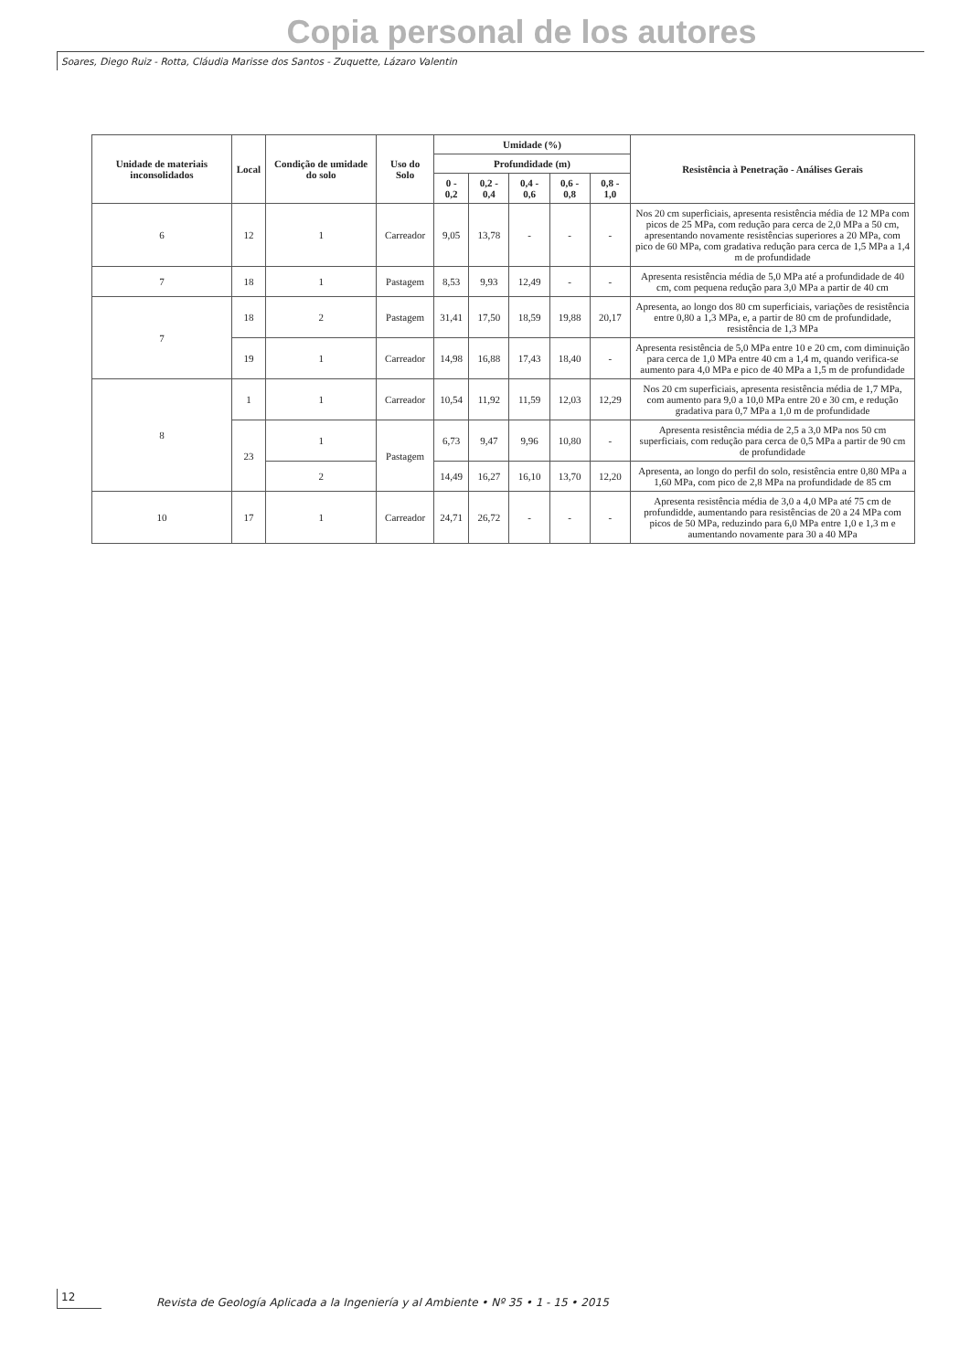Copia personal de los autores
Soares, Diego Ruiz - Rotta, Cláudia Marisse dos Santos - Zuquette, Lázaro Valentin
| Unidade de materiais inconsolidados | Local | Condição de umidade do solo | Uso do Solo | Umidade (%) | | | | | Resistência à Penetração - Análises Gerais |
| --- | --- | --- | --- | --- | --- | --- | --- | --- | --- |
| | | | | Profundidade (m) | | | | | |
| | | | | 0 - 0,2 | 0,2 - 0,4 | 0,4 - 0,6 | 0,6 - 0,8 | 0,8 - 1,0 | |
| 6 | 12 | 1 | Carreador | 9,05 | 13,78 | - | - | - | Nos 20 cm superficiais, apresenta resistência média de 12 MPa com picos de 25 MPa, com redução para cerca de 2,0 MPa a 50 cm, apresentando novamente resistências superiores a 20 MPa, com pico de 60 MPa, com gradativa redução para cerca de 1,5 MPa a 1,4 m de profundidade |
| 7 | 18 | 1 | Pastagem | 8,53 | 9,93 | 12,49 | - | - | Apresenta resistência média de 5,0 MPa até a profundidade de 40 cm, com pequena redução para 3,0 MPa a partir de 40 cm |
| 7 | 18 | 2 | Pastagem | 31,41 | 17,50 | 18,59 | 19,88 | 20,17 | Apresenta, ao longo dos 80 cm superficiais, variações de resistência entre 0,80 a 1,3 MPa, e, a partir de 80 cm de profundidade, resistência de 1,3 MPa |
| | 19 | 1 | Carreador | 14,98 | 16,88 | 17,43 | 18,40 | - | Apresenta resistência de 5,0 MPa entre 10 e 20 cm, com diminuição para cerca de 1,0 MPa entre 40 cm a 1,4 m, quando verifica-se aumento para 4,0 MPa e pico de 40 MPa a 1,5 m de profundidade |
| 8 | 1 | 1 | Carreador | 10,54 | 11,92 | 11,59 | 12,03 | 12,29 | Nos 20 cm superficiais, apresenta resistência média de 1,7 MPa, com aumento para 9,0 a 10,0 MPa entre 20 e 30 cm, e redução gradativa para 0,7 MPa a 1,0 m de profundidade |
| | 23 | 1 | Pastagem | 6,73 | 9,47 | 9,96 | 10,80 | - | Apresenta resistência média de 2,5 a 3,0 MPa nos 50 cm superficiais, com redução para cerca de 0,5 MPa a partir de 90 cm de profundidade |
| | | 2 | | 14,49 | 16,27 | 16,10 | 13,70 | 12,20 | Apresenta, ao longo do perfil do solo, resistência entre 0,80 MPa a 1,60 MPa, com pico de 2,8 MPa na profundidade de 85 cm |
| 10 | 17 | 1 | Carreador | 24,71 | 26,72 | - | - | - | Apresenta resistência média de 3,0 a 4,0 MPa até 75 cm de profundidde, aumentando para resistências de 20 a 24 MPa com picos de 50 MPa, reduzindo para 6,0 MPa entre 1,0 e 1,3 m e aumentando novamente para 30 a 40 MPa |
12
Revista de Geología Aplicada a la Ingeniería y al Ambiente • Nº 35 • 1 - 15 • 2015